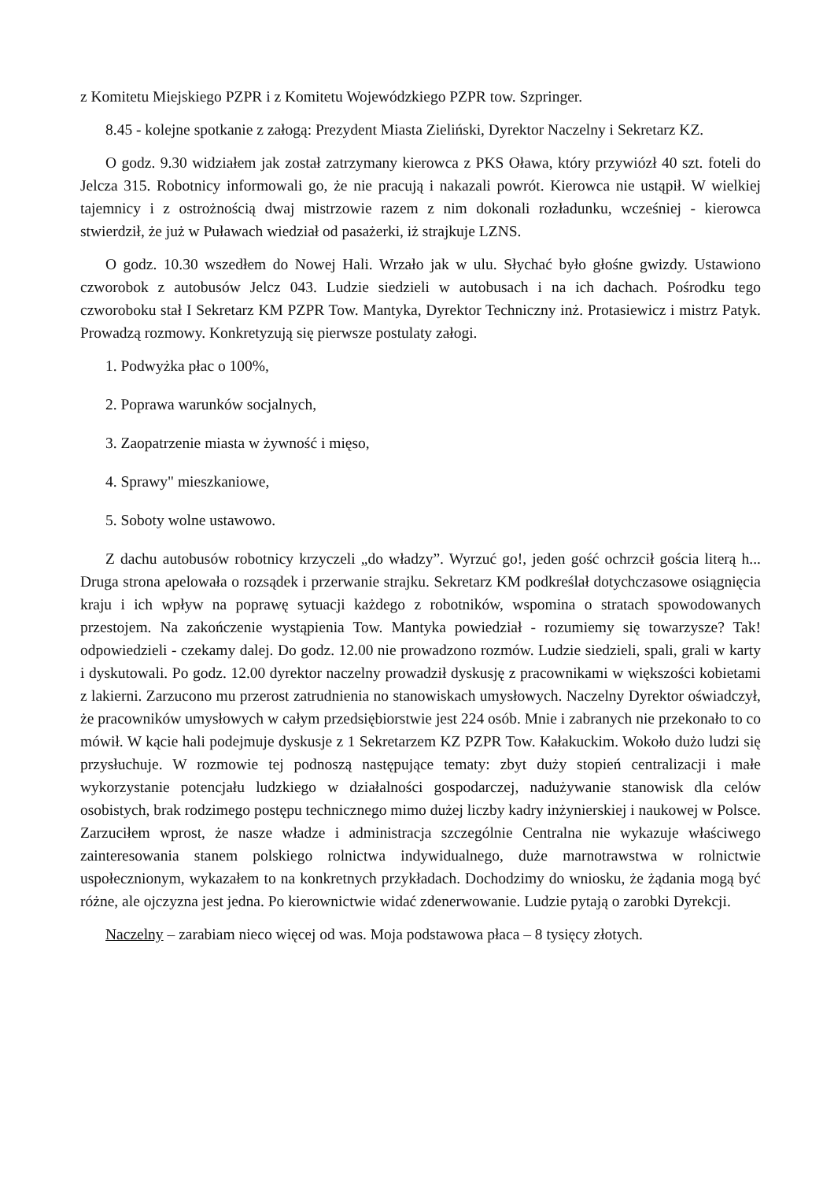z Komitetu Miejskiego PZPR i z Komitetu Wojewódzkiego PZPR tow. Szpringer.
8.45 - kolejne spotkanie z załogą: Prezydent Miasta Zieliński, Dyrektor Naczelny i Sekretarz KZ.
O godz. 9.30 widziałem jak został zatrzymany kierowca z PKS Oława, który przywiózł 40 szt. foteli do Jelcza 315. Robotnicy informowali go, że nie pracują i nakazali powrót. Kierowca nie ustąpił. W wielkiej tajemnicy i z ostrożnością dwaj mistrzowie razem z nim dokonali rozładunku, wcześniej - kierowca stwierdził, że już w Puławach wiedział od pasażerki, iż strajkuje LZNS.
O godz. 10.30 wszedłem do Nowej Hali. Wrzało jak w ulu. Słychać było głośne gwizdy. Ustawiono czworobok z autobusów Jelcz 043. Ludzie siedzieli w autobusach i na ich dachach. Pośrodku tego czworoboku stał I Sekretarz KM PZPR Tow. Mantyka, Dyrektor Techniczny inż. Protasiewicz i mistrz Patyk. Prowadzą rozmowy. Konkretyzują się pierwsze postulaty załogi.
1. Podwyżka płac o 100%,
2. Poprawa warunków socjalnych,
3. Zaopatrzenie miasta w żywność i mięso,
4. Sprawy" mieszkaniowe,
5. Soboty wolne ustawowo.
Z dachu autobusów robotnicy krzyczeli „do władzy”. Wyrzuć go!, jeden gość ochrzcił gościa literą h... Druga strona apelowała o rozsądek i przerwanie strajku. Sekretarz KM podkreślał dotychczasowe osiągnięcia kraju i ich wpływ na poprawę sytuacji każdego z robotników, wspomina o stratach spowodowanych przestojem. Na zakończenie wystąpienia Tow. Mantyka powiedział - rozumiemy się towarzysze? Tak! odpowiedzieli - czekamy dalej. Do godz. 12.00 nie prowadzono rozmów. Ludzie siedzieli, spali, grali w karty i dyskutowali. Po godz. 12.00 dyrektor naczelny prowadził dyskusję z pracownikami w większości kobietami z lakierni. Zarzucono mu przerost zatrudnienia no stanowiskach umysłowych. Naczelny Dyrektor oświadczył, że pracowników umysłowych w całym przedsiębiorstwie jest 224 osób. Mnie i zabranych nie przekonało to co mówił. W kącie hali podejmuje dyskusje z 1 Sekretarzem KZ PZPR Tow. Kałakuckim. Wokoło dużo ludzi się przysłuchuje. W rozmowie tej podnoszą następujące tematy: zbyt duży stopień centralizacji i małe wykorzystanie potencjału ludzkiego w działalności gospodarczej, nadużywanie stanowisk dla celów osobistych, brak rodzimego postępu technicznego mimo dużej liczby kadry inżynierskiej i naukowej w Polsce. Zarzuciłem wprost, że nasze władze i administracja szczególnie Centralna nie wykazuje właściwego zainteresowania stanem polskiego rolnictwa indywidualnego, duże marnotrawstwa w rolnictwie uspołecznionym, wykazałem to na konkretnych przykładach. Dochodzimy do wniosku, że żądania mogą być różne, ale ojczyzna jest jedna. Po kierownictwie widać zdenerwowanie. Ludzie pytają o zarobki Dyrekcji.
Naczelny – zarabiam nieco więcej od was. Moja podstawowa płaca – 8 tysięcy złotych.